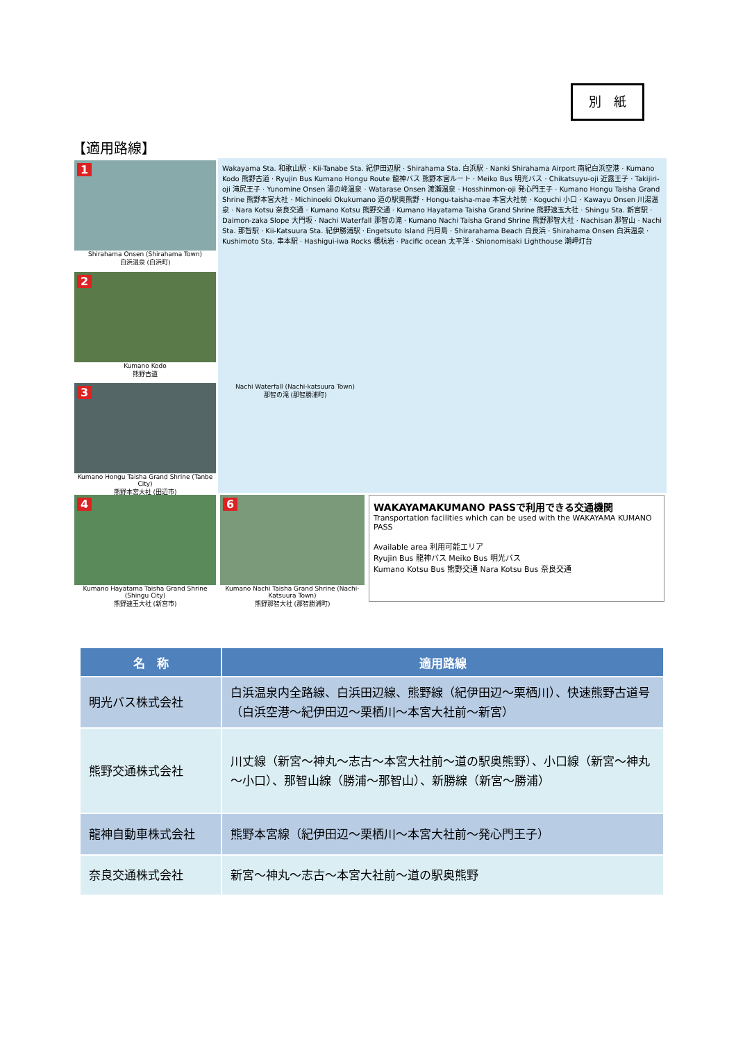別　紙
【適用路線】
1
Shirahama Onsen (Shirahama Town)
白浜温泉 (白浜町)
Wakayama Sta. 和歌山駅 · Kii-Tanabe Sta. 紀伊田辺駅 · Shirahama Sta. 白浜駅 · Nanki Shirahama Airport 南紀白浜空港 · Kumano Kodo 熊野古道 · Ryujin Bus Kumano Hongu Route 龍神バス 熊野本宮ルート · Meiko Bus 明光バス · Chikatsuyu-oji 近露王子 · Takijiri-oji 滝尻王子 · Yunomine Onsen 湯の峰温泉 · Watarase Onsen 渡瀬温泉 · Hosshinmon-oji 発心門王子 · Kumano Hongu Taisha Grand Shrine 熊野本宮大社 · Michinoeki Okukumano 道の駅奥熊野 · Hongu-taisha-mae 本宮大社前 · Koguchi 小口 · Kawayu Onsen 川湯温泉 · Nara Kotsu 奈良交通 · Kumano Kotsu 熊野交通 · Kumano Hayatama Taisha Grand Shrine 熊野速玉大社 · Shingu Sta. 新宮駅 · Daimon-zaka Slope 大門坂 · Nachi Waterfall 那智の滝 · Kumano Nachi Taisha Grand Shrine 熊野那智大社 · Nachisan 那智山 · Nachi Sta. 那智駅 · Kii-Katsuura Sta. 紀伊勝浦駅 · Engetsuto Island 円月島 · Shirarahama Beach 白良浜 · Shirahama Onsen 白浜温泉 · Kushimoto Sta. 串本駅 · Hashigui-iwa Rocks 橋杭岩 · Pacific ocean 太平洋 · Shionomisaki Lighthouse 潮岬灯台
2
Kumano Kodo
熊野古道
3
Kumano Hongu Taisha Grand Shrine (Tanbe City)
熊野本宮大社 (田辺市)
4
Kumano Hayatama Taisha Grand Shrine (Shingu City)
熊野速玉大社 (新宮市)
6
Kumano Nachi Taisha Grand Shrine (Nachi-Katsuura Town)
熊野那智大社 (那智勝浦町)
WAKAYAMAKUMANO PASSで利用できる交通機関
Transportation facilities which can be used with the WAKAYAMA KUMANO PASS
Available area 利用可能エリア
Ryujin Bus 龍神バス Meiko Bus 明光バス
Kumano Kotsu Bus 熊野交通 Nara Kotsu Bus 奈良交通
Nachi Waterfall (Nachi-katsuura Town)
那智の滝 (那智勝浦町)
| 名 称 | 適用路線 |
| --- | --- |
| 明光バス株式会社 | 白浜温泉内全路線、白浜田辺線、熊野線（紀伊田辺～栗栖川）、快速熊野古道号（白浜空港～紀伊田辺～栗栖川～本宮大社前～新宮） |
| 熊野交通株式会社 | 川丈線（新宮～神丸～志古～本宮大社前～道の駅奥熊野）、小口線（新宮～神丸～小口）、那智山線（勝浦～那智山）、新勝線（新宮～勝浦） |
| 龍神自動車株式会社 | 熊野本宮線（紀伊田辺～栗栖川～本宮大社前～発心門王子） |
| 奈良交通株式会社 | 新宮～神丸～志古～本宮大社前～道の駅奥熊野 |